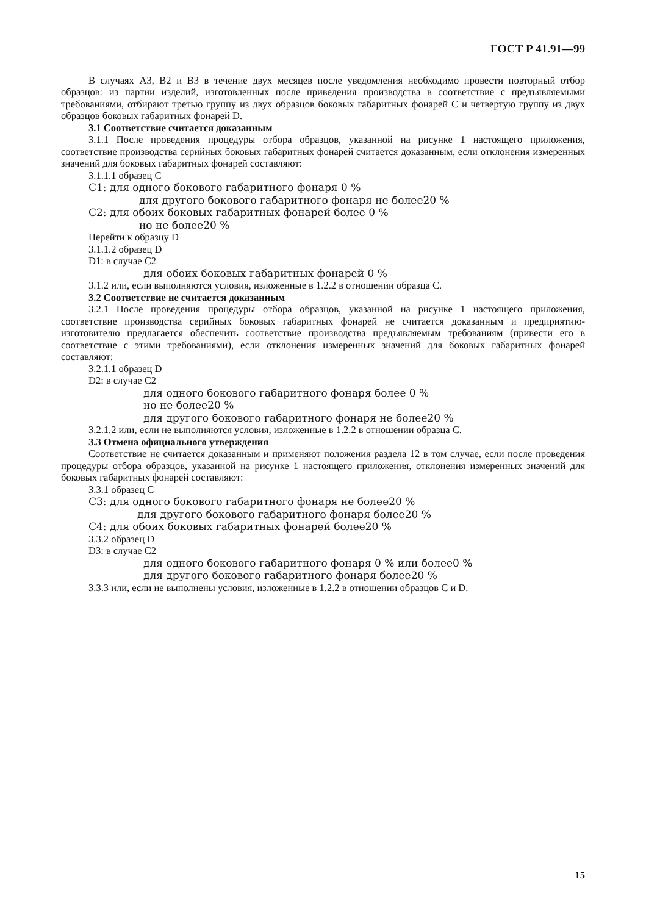ГОСТ Р 41.91—99
В случаях А3, В2 и В3 в течение двух месяцев после уведомления необходимо провести повторный отбор образцов: из партии изделий, изготовленных после приведения производства в соответствие с предъявляемыми требованиями, отбирают третью группу из двух образцов боковых габаритных фонарей С и четвертую группу из двух образцов боковых габаритных фонарей D.
3.1 Соответствие считается доказанным
3.1.1 После проведения процедуры отбора образцов, указанной на рисунке 1 настоящего приложения, соответствие производства серийных боковых габаритных фонарей считается доказанным, если отклонения измеренных значений для боковых габаритных фонарей составляют:
3.1.1.1 образец С
С1: для одного бокового габаритного фонаря 0 %
для другого бокового габаритного фонаря не более20 %
С2: для обоих боковых габаритных фонарей более 0 %
но не более20 %
Перейти к образцу D
3.1.1.2 образец D
D1: в случае С2
для обоих боковых габаритных фонарей 0 %
3.1.2 или, если выполняются условия, изложенные в 1.2.2 в отношении образца С.
3.2 Соответствие не считается доказанным
3.2.1 После проведения процедуры отбора образцов, указанной на рисунке 1 настоящего приложения, соответствие производства серийных боковых габаритных фонарей не считается доказанным и предприятию-изготовителю предлагается обеспечить соответствие производства предъявляемым требованиям (привести его в соответствие с этими требованиями), если отклонения измеренных значений для боковых габаритных фонарей составляют:
3.2.1.1 образец D
D2: в случае С2
для одного бокового габаритного фонаря более 0 %
но не более20 %
для другого бокового габаритного фонаря не более20 %
3.2.1.2 или, если не выполняются условия, изложенные в 1.2.2 в отношении образца С.
3.3 Отмена официального утверждения
Соответствие не считается доказанным и применяют положения раздела 12 в том случае, если после проведения процедуры отбора образцов, указанной на рисунке 1 настоящего приложения, отклонения измеренных значений для боковых габаритных фонарей составляют:
3.3.1 образец С
С3: для одного бокового габаритного фонаря не более20 %
для другого бокового габаритного фонаря более20 %
С4: для обоих боковых габаритных фонарей более20 %
3.3.2 образец D
D3: в случае С2
для одного бокового габаритного фонаря 0 % или более0 %
для другого бокового габаритного фонаря более20 %
3.3.3 или, если не выполнены условия, изложенные в 1.2.2 в отношении образцов С и D.
15